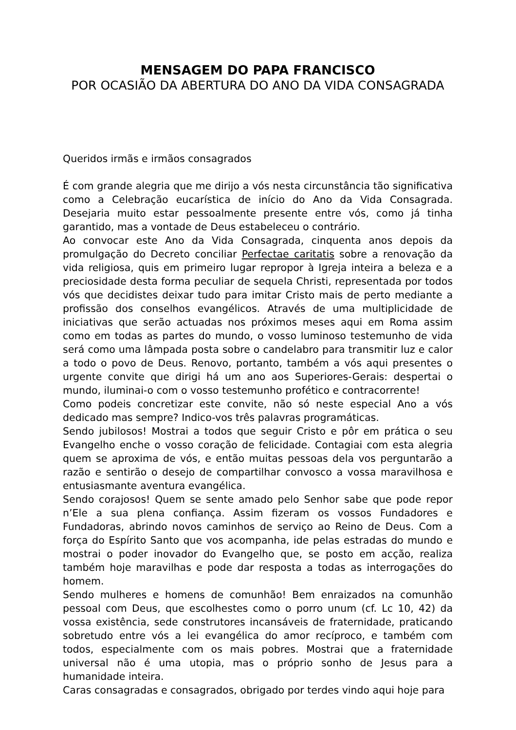MENSAGEM DO PAPA FRANCISCO
POR OCASIÃO DA ABERTURA DO ANO DA VIDA CONSAGRADA
Queridos irmãs e irmãos consagrados
É com grande alegria que me dirijo a vós nesta circunstância tão significativa como a Celebração eucarística de início do Ano da Vida Consagrada. Desejaria muito estar pessoalmente presente entre vós, como já tinha garantido, mas a vontade de Deus estabeleceu o contrário.
Ao convocar este Ano da Vida Consagrada, cinquenta anos depois da promulgação do Decreto conciliar Perfectae caritatis sobre a renovação da vida religiosa, quis em primeiro lugar repropor à Igreja inteira a beleza e a preciosidade desta forma peculiar de sequela Christi, representada por todos vós que decidistes deixar tudo para imitar Cristo mais de perto mediante a profissão dos conselhos evangélicos. Através de uma multiplicidade de iniciativas que serão actuadas nos próximos meses aqui em Roma assim como em todas as partes do mundo, o vosso luminoso testemunho de vida será como uma lâmpada posta sobre o candelabro para transmitir luz e calor a todo o povo de Deus. Renovo, portanto, também a vós aqui presentes o urgente convite que dirigi há um ano aos Superiores-Gerais: despertai o mundo, iluminai-o com o vosso testemunho profético e contracorrente!
Como podeis concretizar este convite, não só neste especial Ano a vós dedicado mas sempre? Indico-vos três palavras programáticas.
Sendo jubilosos! Mostrai a todos que seguir Cristo e pôr em prática o seu Evangelho enche o vosso coração de felicidade. Contagiai com esta alegria quem se aproxima de vós, e então muitas pessoas dela vos perguntarão a razão e sentirão o desejo de compartilhar convosco a vossa maravilhosa e entusiasmante aventura evangélica.
Sendo corajosos! Quem se sente amado pelo Senhor sabe que pode repor n’Ele a sua plena confiança. Assim fizeram os vossos Fundadores e Fundadoras, abrindo novos caminhos de serviço ao Reino de Deus. Com a força do Espírito Santo que vos acompanha, ide pelas estradas do mundo e mostrai o poder inovador do Evangelho que, se posto em acção, realiza também hoje maravilhas e pode dar resposta a todas as interrogações do homem.
Sendo mulheres e homens de comunhão! Bem enraizados na comunhão pessoal com Deus, que escolhestes como o porro unum (cf. Lc 10, 42) da vossa existência, sede construtores incansáveis de fraternidade, praticando sobretudo entre vós a lei evangélica do amor recíproco, e também com todos, especialmente com os mais pobres. Mostrai que a fraternidade universal não é uma utopia, mas o próprio sonho de Jesus para a humanidade inteira.
Caras consagradas e consagrados, obrigado por terdes vindo aqui hoje para